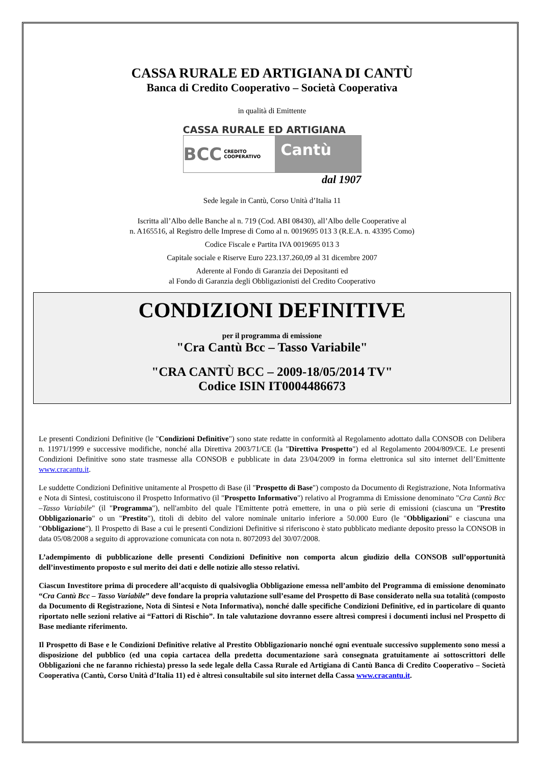CASSA RURALE ED ARTIGIANA DI CANTÙ
Banca di Credito Cooperativo – Società Cooperativa
in qualità di Emittente
CASSA RURALE ED ARTIGIANA
BCC CREDITO COOPERATIVO
Cantù
dal 1907
Sede legale in Cantù, Corso Unità d’Italia 11
Iscritta all’Albo delle Banche al n. 719 (Cod. ABI 08430), all’Albo delle Cooperative al
n. A165516, al Registro delle Imprese di Como al n. 0019695 013 3 (R.E.A. n. 43395 Como)
Codice Fiscale e Partita IVA 0019695 013 3
Capitale sociale e Riserve Euro 223.137.260,09 al 31 dicembre 2007
Aderente al Fondo di Garanzia dei Depositanti ed
al Fondo di Garanzia degli Obbligazionisti del Credito Cooperativo
CONDIZIONI DEFINITIVE
per il programma di emissione
"Cra Cantù Bcc – Tasso Variabile"
"CRA CANTÙ BCC – 2009-18/05/2014 TV"
Codice ISIN IT0004486673
Le presenti Condizioni Definitive (le "Condizioni Definitive") sono state redatte in conformità al Regolamento adottato dalla CONSOB con Delibera n. 11971/1999 e successive modifiche, nonché alla Direttiva 2003/71/CE (la "Direttiva Prospetto") ed al Regolamento 2004/809/CE. Le presenti Condizioni Definitive sono state trasmesse alla CONSOB e pubblicate in data 23/04/2009 in forma elettronica sul sito internet dell’Emittente www.cracantu.it.
Le suddette Condizioni Definitive unitamente al Prospetto di Base (il "Prospetto di Base") composto da Documento di Registrazione, Nota Informativa e Nota di Sintesi, costituiscono il Prospetto Informativo (il "Prospetto Informativo") relativo al Programma di Emissione denominato "Cra Cantù Bcc –Tasso Variabile" (il "Programma"), nell'ambito del quale l'Emittente potrà emettere, in una o più serie di emissioni (ciascuna un "Prestito Obbligazionario" o un "Prestito"), titoli di debito del valore nominale unitario inferiore a 50.000 Euro (le "Obbligazioni" e ciascuna una "Obbligazione"). Il Prospetto di Base a cui le presenti Condizioni Definitive si riferiscono è stato pubblicato mediante deposito presso la CONSOB in data 05/08/2008 a seguito di approvazione comunicata con nota n. 8072093 del 30/07/2008.
L’adempimento di pubblicazione delle presenti Condizioni Definitive non comporta alcun giudizio della CONSOB sull’opportunità dell’investimento proposto e sul merito dei dati e delle notizie allo stesso relativi.
Ciascun Investitore prima di procedere all’acquisto di qualsivoglia Obbligazione emessa nell’ambito del Programma di emissione denominato “Cra Cantù Bcc – Tasso Variabile” deve fondare la propria valutazione sull’esame del Prospetto di Base considerato nella sua totalità (composto da Documento di Registrazione, Nota di Sintesi e Nota Informativa), nonché dalle specifiche Condizioni Definitive, ed in particolare di quanto riportato nelle sezioni relative ai “Fattori di Rischio”. In tale valutazione dovranno essere altresì compresi i documenti inclusi nel Prospetto di Base mediante riferimento.
Il Prospetto di Base e le Condizioni Definitive relative al Prestito Obbligazionario nonché ogni eventuale successivo supplemento sono messi a disposizione del pubblico (ed una copia cartacea della predetta documentazione sarà consegnata gratuitamente ai sottoscrittori delle Obbligazioni che ne faranno richiesta) presso la sede legale della Cassa Rurale ed Artigiana di Cantù Banca di Credito Cooperativo – Società Cooperativa (Cantù, Corso Unità d’Italia 11) ed è altresì consultabile sul sito internet della Cassa www.cracantu.it.